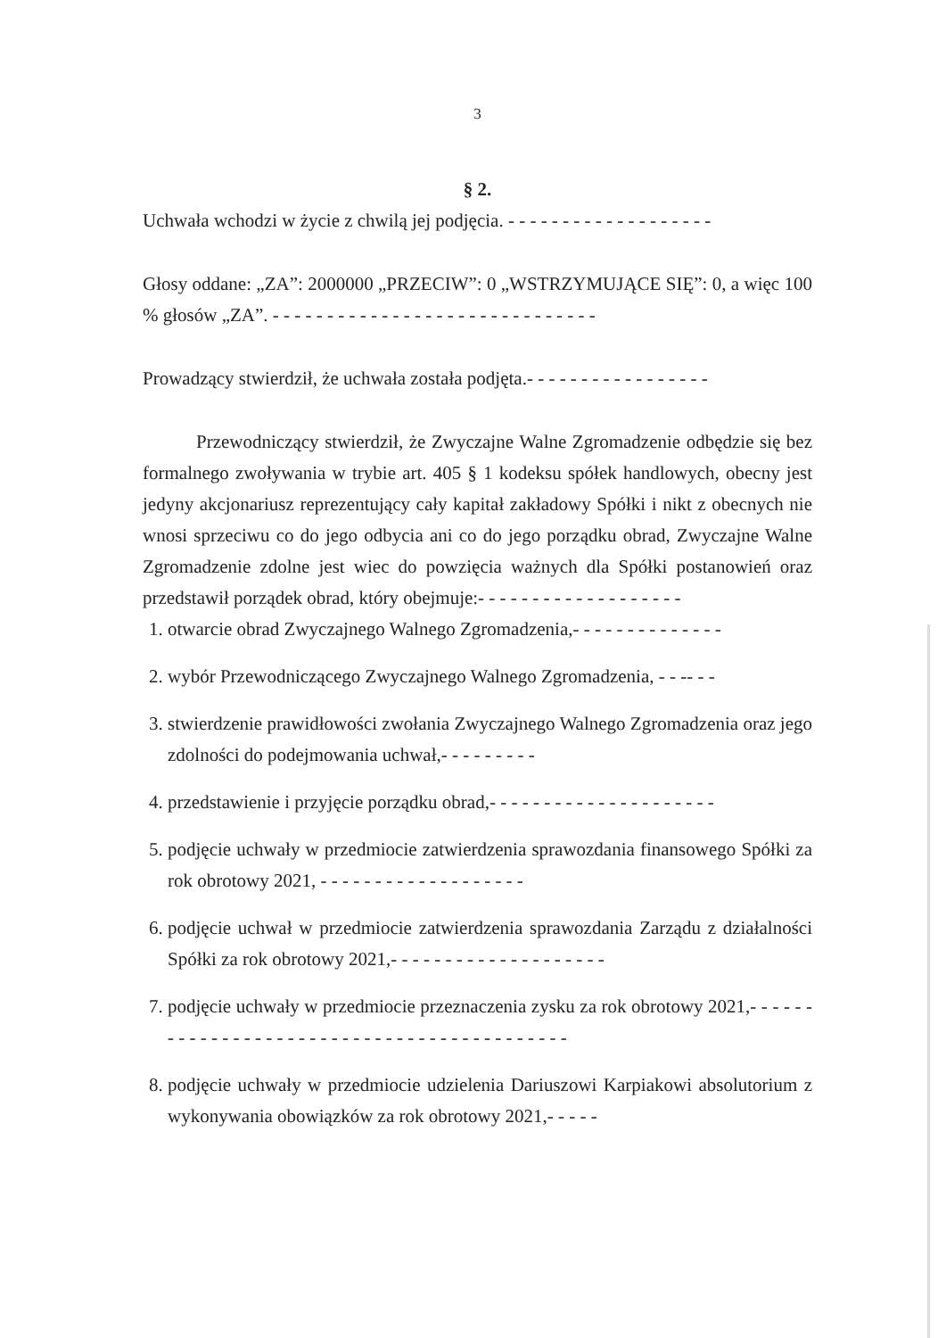3
§ 2.
Uchwała wchodzi w życie z chwilą jej podjęcia. - - - - - - - - - - - - - - - - - - -
Głosy oddane: „ZA”: 2000000 „PRZECIW”: 0 „WSTRZYMUJĄCE SIĘ”: 0, a więc 100 % głosów „ZA”. - - - - - - - - - - - - - - - - - - - - - - - - - - - - - -
Prowadzący stwierdził, że uchwała została podjęta.- - - - - - - - - - - - - - - - -
Przewodniczący stwierdził, że Zwyczajne Walne Zgromadzenie odbędzie się bez formalnego zwoływania w trybie art. 405 § 1 kodeksu spółek handlowych, obecny jest jedyny akcjonariusz reprezentujący cały kapitał zakładowy Spółki i nikt z obecnych nie wnosi sprzeciwu co do jego odbycia ani co do jego porządku obrad, Zwyczajne Walne Zgromadzenie zdolne jest wiec do powzięcia ważnych dla Spółki postanowień oraz przedstawił porządek obrad, który obejmuje:- - - - - - - - - - - - - - - - - - -
1. otwarcie obrad Zwyczajnego Walnego Zgromadzenia,- - - - - - - - - - - - - -
2. wybór Przewodniczącego Zwyczajnego Walnego Zgromadzenia, - - -- - -
3. stwierdzenie prawidłowości zwołania Zwyczajnego Walnego Zgromadzenia oraz jego zdolności do podejmowania uchwał,- - - - - - - - -
4. przedstawienie i przyjęcie porządku obrad,- - - - - - - - - - - - - - - - - - - - -
5. podjęcie uchwały w przedmiocie zatwierdzenia sprawozdania finansowego Spółki za rok obrotowy 2021, - - - - - - - - - - - - - - - - - - -
6. podjęcie uchwał w przedmiocie zatwierdzenia sprawozdania Zarządu z działalności Spółki za rok obrotowy 2021,- - - - - - - - - - - - - - - - - - - -
7. podjęcie uchwały w przedmiocie przeznaczenia zysku za rok obrotowy 2021,- - - - - - - - - - - - - - - - - - - - - - - - - - - - - - - - - - - - - - - - - - -
8. podjęcie uchwały w przedmiocie udzielenia Dariuszowi Karpiakowi absolutorium z wykonywania obowiązków za rok obrotowy 2021,- - - - -